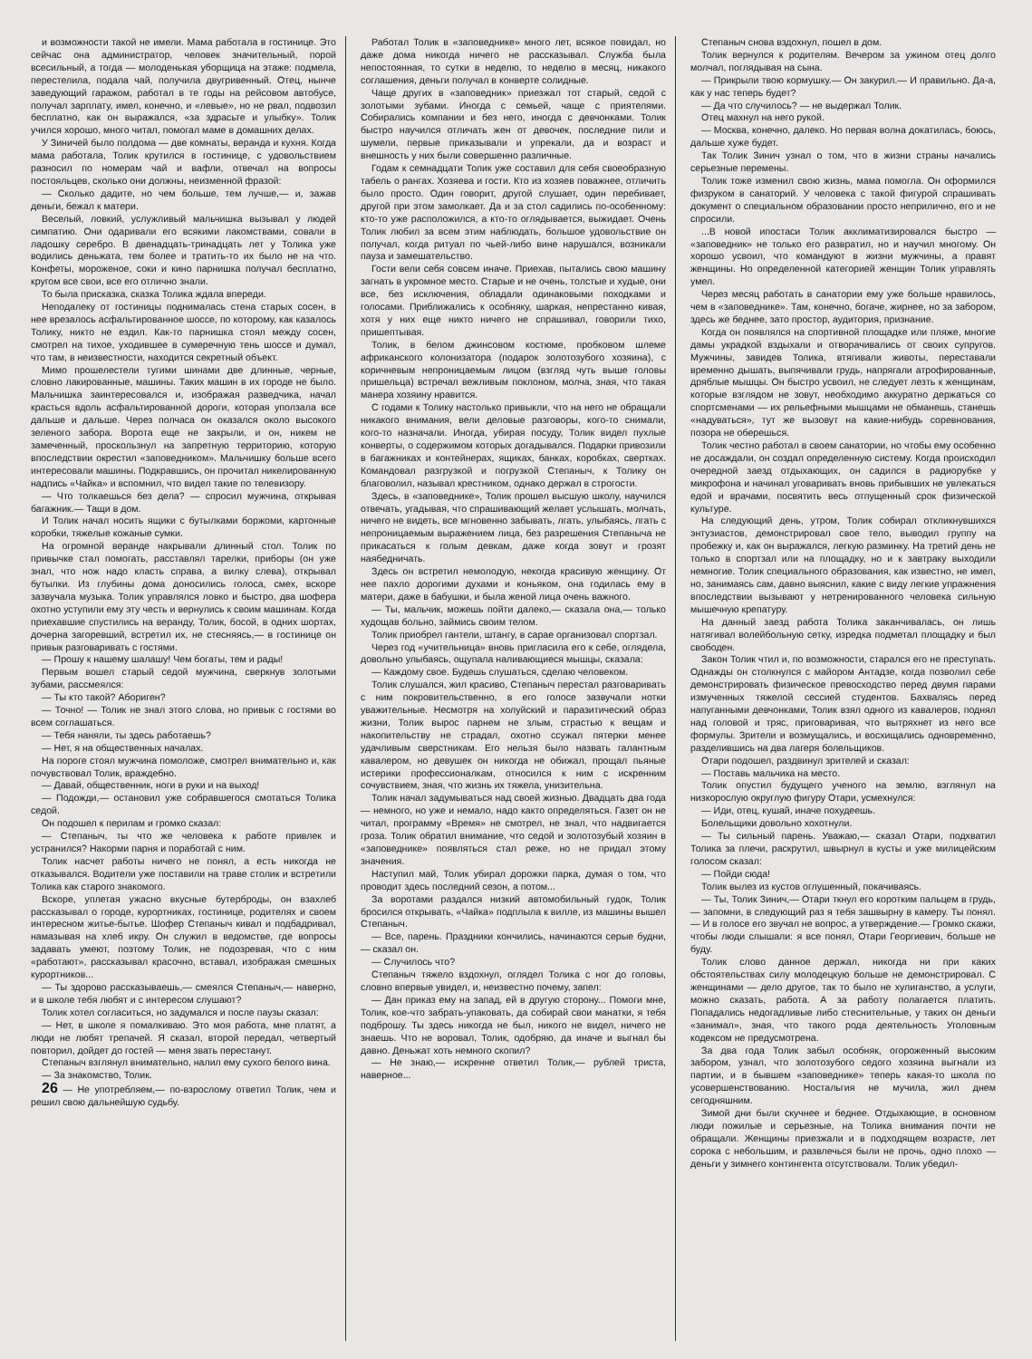и возможности такой не имели. Мама работала в гостинице. Это сейчас она администратор, человек значительный, порой всесильный, а тогда — молоденькая уборщица на этаже: подмела, перестелила, подала чай, получила двугривенный. Отец, нынче заведующий гаражом, работал в те годы на рейсовом автобусе, получал зарплату, имел, конечно, и «левые», но не рвал, подвозил бесплатно, как он выражался, «за здрасьте и улыбку». Толик учился хорошо, много читал, помогал маме в домашних делах.
У Зиничей было полдома — две комнаты, веранда и кухня. Когда мама работала, Толик крутился в гостинице, с удовольствием разносил по номерам чай и вафли, отвечал на вопросы постояльцев, сколько они должны, неизменной фразой:
— Сколько дадите, но чем больше, тем лучше,— и, зажав деньги, бежал к матери.
Веселый, ловкий, услужливый мальчишка вызывал у людей симпатию. Они одаривали его всякими лакомствами, совали в ладошку серебро. В двенадцать-тринадцать лет у Толика уже водились деньжата, тем более и тратить-то их было не на что. Конфеты, мороженое, соки и кино парнишка получал бесплатно, кругом все свои, все его отлично знали.
То была присказка, сказка Толика ждала впереди.
Неподалеку от гостиницы поднималась стена старых сосен, в нее врезалось асфальтированное шоссе, по которому, как казалось Толику, никто не ездил. Как-то парнишка стоял между сосен, смотрел на тихое, уходившее в сумеречную тень шоссе и думал, что там, в неизвестности, находится секретный объект.
Мимо прошелестели тугими шинами две длинные, черные, словно лакированные, машины. Таких машин в их городе не было. Мальчишка заинтересовался и, изображая разведчика, начал красться вдоль асфальтированной дороги, которая уползала все дальше и дальше. Через полчаса он оказался около высокого зеленого забора. Ворота еще не закрыли, и он, никем не замеченный, проскользнул на запретную территорию, которую впоследствии окрестил «заповедником». Мальчишку больше всего интересовали машины. Подкравшись, он прочитал никелированную надпись «Чайка» и вспомнил, что видел такие по телевизору.
— Что толкаешься без дела? — спросил мужчина, открывая багажник.— Тащи в дом.
И Толик начал носить ящики с бутылками боржоми, картонные коробки, тяжелые кожаные сумки.
На огромной веранде накрывали длинный стол. Толик по привычке стал помогать, расставлял тарелки, приборы (он уже знал, что нож надо класть справа, а вилку слева), открывал бутылки. Из глубины дома доносились голоса, смех, вскоре зазвучала музыка. Толик управлялся ловко и быстро, два шофера охотно уступили ему эту честь и вернулись к своим машинам. Когда приехавшие спустились на веранду, Толик, босой, в одних шортах, дочерна загоревший, встретил их, не стесняясь,— в гостинице он привык разговаривать с гостями.
— Прошу к нашему шалашу! Чем богаты, тем и рады!
Первым вошел старый седой мужчина, сверкнув золотыми зубами, рассмеялся:
— Ты кто такой? Абориген?
— Точно! — Толик не знал этого слова, но привык с гостями во всем соглашаться.
— Тебя наняли, ты здесь работаешь?
— Нет, я на общественных началах.
На пороге стоял мужчина помоложе, смотрел внимательно и, как почувствовал Толик, враждебно.
— Давай, общественник, ноги в руки и на выход!
— Подожди,— остановил уже собравшегося смотаться Толика седой.
Он подошел к перилам и громко сказал:
— Степаныч, ты что же человека к работе привлек и устранился? Накорми парня и поработай с ним.
Толик насчет работы ничего не понял, а есть никогда не отказывался. Водители уже поставили на траве столик и встретили Толика как старого знакомого.
Вскоре, уплетая ужасно вкусные бутерброды, он взахлеб рассказывал о городе, курортниках, гостинице, родителях и своем интересном житье-бытье. Шофер Степаныч кивал и подбадривал, намазывая на хлеб икру. Он служил в ведомстве, где вопросы задавать умеют, поэтому Толик, не подозревая, что с ним «работают», рассказывал красочно, вставал, изображая смешных курортников...
— Ты здорово рассказываешь,— смеялся Степаныч,— наверно, и в школе тебя любят и с интересом слушают?
Толик хотел согласиться, но задумался и после паузы сказал:
— Нет, в школе я помалкиваю. Это моя работа, мне платят, а люди не любят трепачей. Я сказал, второй передал, четвертый повторил, дойдет до гостей — меня звать перестанут.
Степаныч взглянул внимательно, налил ему сухого белого вина.
— За знакомство, Толик.
26 — Не употребляем,— по-взрослому ответил Толик, чем и решил свою дальнейшую судьбу.
Работал Толик в «заповеднике» много лет, всякое повидал, но даже дома никогда ничего не рассказывал. Служба была непостоянная, то сутки в неделю, то неделю в месяц, никакого соглашения, деньги получал в конверте солидные.
Чаще других в «заповедник» приезжал тот старый, седой с золотыми зубами. Иногда с семьей, чаще с приятелями. Собирались компании и без него, иногда с девчонками. Толик быстро научился отличать жен от девочек, последние пили и шумели, первые приказывали и упрекали, да и возраст и внешность у них были совершенно различные.
Годам к семнадцати Толик уже составил для себя своеобразную табель о рангах. Хозяева и гости. Кто из хозяев поважнее, отличить было просто. Один говорит, другой слушает, один перебивает, другой при этом замолкает. Да и за стол садились по-особенному: кто-то уже расположился, а кто-то оглядывается, выжидает. Очень Толик любил за всем этим наблюдать, большое удовольствие он получал, когда ритуал по чьей-либо вине нарушался, возникали пауза и замешательство.
Гости вели себя совсем иначе. Приехав, пытались свою машину загнать в укромное место. Старые и не очень, толстые и худые, они все, без исключения, обладали одинаковыми походками и голосами. Приближались к особняку, шаркая, непрестанно кивая, хотя у них еще никто ничего не спрашивал, говорили тихо, пришептывая.
Толик, в белом джинсовом костюме, пробковом шлеме африканского колонизатора (подарок золотозубого хозяина), с коричневым непроницаемым лицом (взгляд чуть выше головы пришельца) встречал вежливым поклоном, молча, зная, что такая манера хозяину нравится.
С годами к Толику настолько привыкли, что на него не обращали никакого внимания, вели деловые разговоры, кого-то снимали, кого-то назначали. Иногда, убирая посуду, Толик видел пухлые конверты, о содержимом которых догадывался. Подарки привозили в багажниках и контейнерах, ящиках, банках, коробках, свертках. Командовал разгрузкой и погрузкой Степаныч, к Толику он благоволил, называл крестником, однако держал в строгости.
Здесь, в «заповеднике», Толик прошел высшую школу, научился отвечать, угадывая, что спрашивающий желает услышать, молчать, ничего не видеть, все мгновенно забывать, лгать, улыбаясь, лгать с непроницаемым выражением лица, без разрешения Степаныча не прикасаться к голым девкам, даже когда зовут и грозят наябедничать.
Здесь он встретил немолодую, некогда красивую женщину. От нее пахло дорогими духами и коньяком, она годилась ему в матери, даже в бабушки, и была женой лица очень важного.
— Ты, мальчик, можешь пойти далеко,— сказала она,— только худощав больно, займись своим телом.
Толик приобрел гантели, штангу, в сарае организовал спортзал.
Через год «учительница» вновь пригласила его к себе, оглядела, довольно улыбаясь, ощупала наливающиеся мышцы, сказала:
— Каждому свое. Будешь слушаться, сделаю человеком.
Толик слушался, жил красиво, Степаныч перестал разговаривать с ним покровительственно, в его голосе зазвучали нотки уважительные. Несмотря на холуйский и паразитический образ жизни, Толик вырос парнем не злым, страстью к вещам и накопительству не страдал, охотно ссужал пятерки менее удачливым сверстникам. Его нельзя было назвать галантным кавалером, но девушек он никогда не обижал, прощал пьяные истерики профессионалкам, относился к ним с искренним сочувствием, зная, что жизнь их тяжела, унизительна.
Толик начал задумываться над своей жизнью. Двадцать два года — немного, но уже и немало, надо както определяться. Газет он не читал, программу «Время» не смотрел, не знал, что надвигается гроза. Толик обратил внимание, что седой и золотозубый хозяин в «заповеднике» появляться стал реже, но не придал этому значения.
Наступил май, Толик убирал дорожки парка, думая о том, что проводит здесь последний сезон, а потом...
За воротами раздался низкий автомобильный гудок, Толик бросился открывать, «Чайка» подплыла к вилле, из машины вышел Степаныч.
— Все, парень. Праздники кончились, начинаются серые будни,— сказал он.
— Случилось что?
Степаныч тяжело вздохнул, оглядел Толика с ног до головы, словно впервые увидел, и, неизвестно почему, запел:
— Дан приказ ему на запад, ей в другую сторону... Помоги мне, Толик, кое-что забрать-упаковать, да собирай свои манатки, я тебя подброшу. Ты здесь никогда не был, никого не видел, ничего не знаешь. Что не воровал, Толик, одобряю, да иначе и выгнал бы давно. Деньжат хоть немного скопил?
— Не знаю,— искренне ответил Толик,— рублей триста, наверное...
Степаныч снова вздохнул, пошел в дом.
Толик вернулся к родителям. Вечером за ужином отец долго молчал, поглядывая на сына.
— Прикрыли твою кормушку.— Он закурил.— И правильно. Да-а, как у нас теперь будет?
— Да что случилось? — не выдержал Толик.
Отец махнул на него рукой.
— Москва, конечно, далеко. Но первая волна докатилась, боюсь, дальше хуже будет.
Так Толик Зинич узнал о том, что в жизни страны начались серьезные перемены.
Толик тоже изменил свою жизнь, мама помогла. Он оформился физруком в санаторий. У человека с такой фигурой спрашивать документ о специальном образовании просто неприлично, его и не спросили.
...В новой ипостаси Толик акклиматизировался быстро — «заповедник» не только его развратил, но и научил многому. Он хорошо усвоил, что командуют в жизни мужчины, а правят женщины. Но определенной категорией женщин Толик управлять умел.
Через месяц работать в санатории ему уже больше нравилось, чем в «заповеднике». Там, конечно, богаче, жирнее, но за забором, здесь же беднее, зато простор, аудитория, признание.
Когда он появлялся на спортивной площадке или пляже, многие дамы украдкой вздыхали и отворачивались от своих супругов. Мужчины, завидев Толика, втягивали животы, переставали временно дышать, выпячивали грудь, напрягали атрофированные, дряблые мышцы. Он быстро усвоил, не следует лезть к женщинам, которые взглядом не зовут, необходимо аккуратно держаться со спортсменами — их рельефными мышцами не обманешь, станешь «надуваться», тут же вызовут на какие-нибудь соревнования, позора не оберешься.
Толик честно работал в своем санатории, но чтобы ему особенно не досаждали, он создал определенную систему. Когда происходил очередной заезд отдыхающих, он садился в радиорубке у микрофона и начинал уговаривать вновь прибывших не увлекаться едой и врачами, посвятить весь отпущенный срок физической культуре.
На следующий день, утром, Толик собирал откликнувшихся энтузиастов, демонстрировал свое тело, выводил группу на пробежку и, как он выражался, легкую разминку. На третий день не только в спортзал или на площадку, но и к завтраку выходили немногие. Толик специального образования, как известно, не имел, но, занимаясь сам, давно выяснил, какие с виду легкие упражнения впоследствии вызывают у нетренированного человека сильную мышечную крепатуру.
На данный заезд работа Толика заканчивалась, он лишь натягивал волейбольную сетку, изредка подметал площадку и был свободен.
Закон Толик чтил и, по возможности, старался его не преступать. Однажды он столкнулся с майором Антадзе, когда позволил себе демонстрировать физическое превосходство перед двумя парами измученных тяжелой сессией студентов. Бахвалясь перед напуганными девчонками, Толик взял одного из кавалеров, поднял над головой и тряс, приговаривая, что вытряхнет из него все формулы. Зрители и возмущались, и восхищались одновременно, разделившись на два лагеря болельщиков.
Отари подошел, раздвинул зрителей и сказал:
— Поставь мальчика на место.
Толик опустил будущего ученого на землю, взглянул на низкорослую округлую фигуру Отари, усмехнулся:
— Иди, отец, кушай, иначе похудеешь.
Болельщики довольно хохотнули.
— Ты сильный парень. Уважаю,— сказал Отари, подхватил Толика за плечи, раскрутил, швырнул в кусты и уже милицейским голосом сказал:
— Пойди сюда!
Толик вылез из кустов оглушенный, покачиваясь.
— Ты, Толик Зинич,— Отари ткнул его коротким пальцем в грудь,— запомни, в следующий раз я тебя зашвырну в камеру. Ты понял.— И в голосе его звучал не вопрос, а утверждение.— Громко скажи, чтобы люди слышали: я все понял, Отари Георгиевич, больше не буду.
Толик слово данное держал, никогда ни при каких обстоятельствах силу молодецкую больше не демонстрировал. С женщинами — дело другое, так то было не хулиганство, а услуги, можно сказать, работа. А за работу полагается платить. Попадались недогадливые либо стеснительные, у таких он деньги «занимал», зная, что такого рода деятельность Уголовным кодексом не предусмотрена.
За два года Толик забыл особняк, огороженный высоким забором, узнал, что золотозубого седого хозяина выгнали из партии, и в бывшем «заповеднике» теперь какая-то школа по усовершенствованию. Ностальгия не мучила, жил днем сегодняшним.
Зимой дни были скучнее и беднее. Отдыхающие, в основном люди пожилые и серьезные, на Толика внимания почти не обращали. Женщины приезжали и в подходящем возрасте, лет сорока с небольшим, и развлечься были не прочь, одно плохо — деньги у зимнего контингента отсутствовали. Толик убедил-